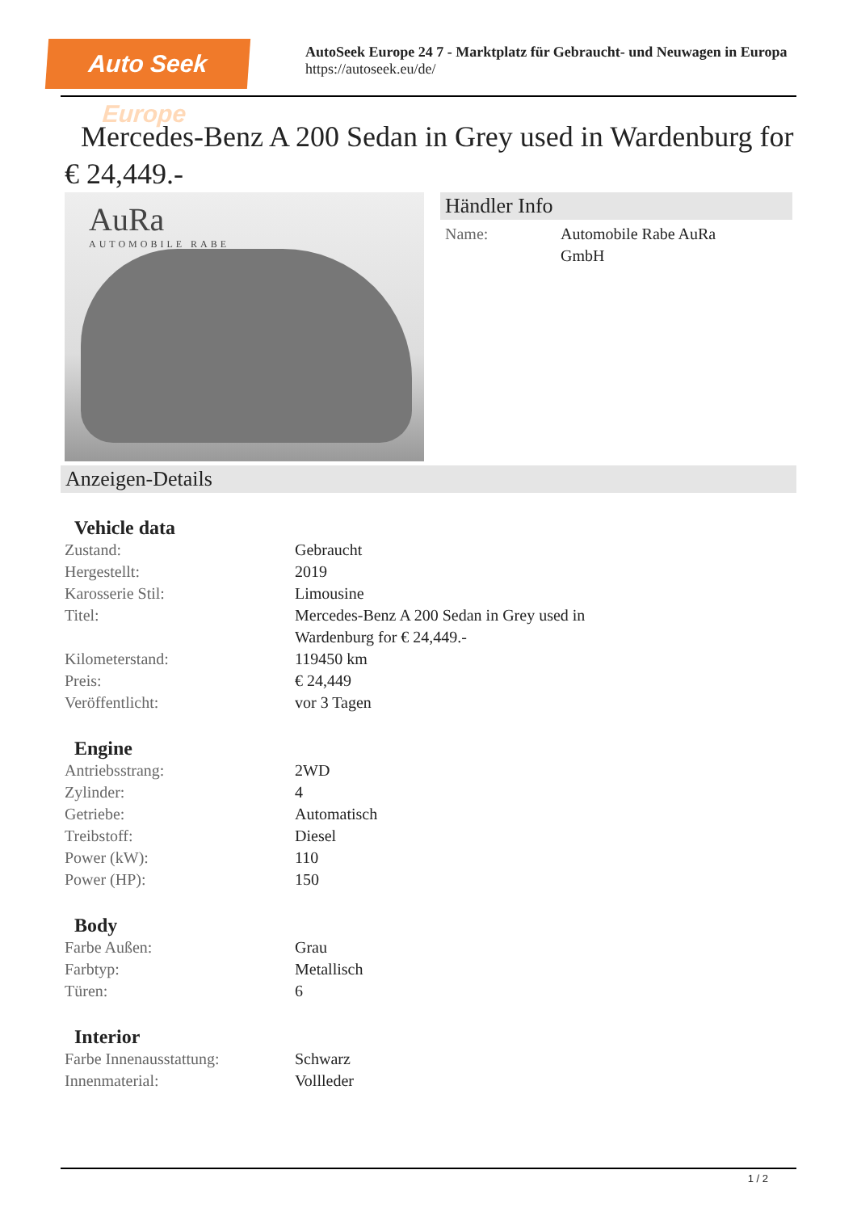Auto Seek Europe
AutoSeek Europe 24 7 - Marktplatz für Gebraucht- und Neuwagen in Europa
https://autoseek.eu/de/
Mercedes-Benz A 200 Sedan in Grey used in Wardenburg for € 24,449.-
AuRa
AUTOMOBILE RABE
Händler Info
| Name: | Automobile Rabe AuRa GmbH |
Anzeigen-Details
Vehicle data
| Zustand: | Gebraucht |
| Hergestellt: | 2019 |
| Karosserie Stil: | Limousine |
| Titel: | Mercedes-Benz A 200 Sedan in Grey used in Wardenburg for € 24,449.- |
| Kilometerstand: | 119450 km |
| Preis: | € 24,449 |
| Veröffentlicht: | vor 3 Tagen |
Engine
| Antriebsstrang: | 2WD |
| Zylinder: | 4 |
| Getriebe: | Automatisch |
| Treibstoff: | Diesel |
| Power (kW): | 110 |
| Power (HP): | 150 |
Body
| Farbe Außen: | Grau |
| Farbtyp: | Metallisch |
| Türen: | 6 |
Interior
| Farbe Innenausstattung: | Schwarz |
| Innenmaterial: | Vollleder |
1 / 2